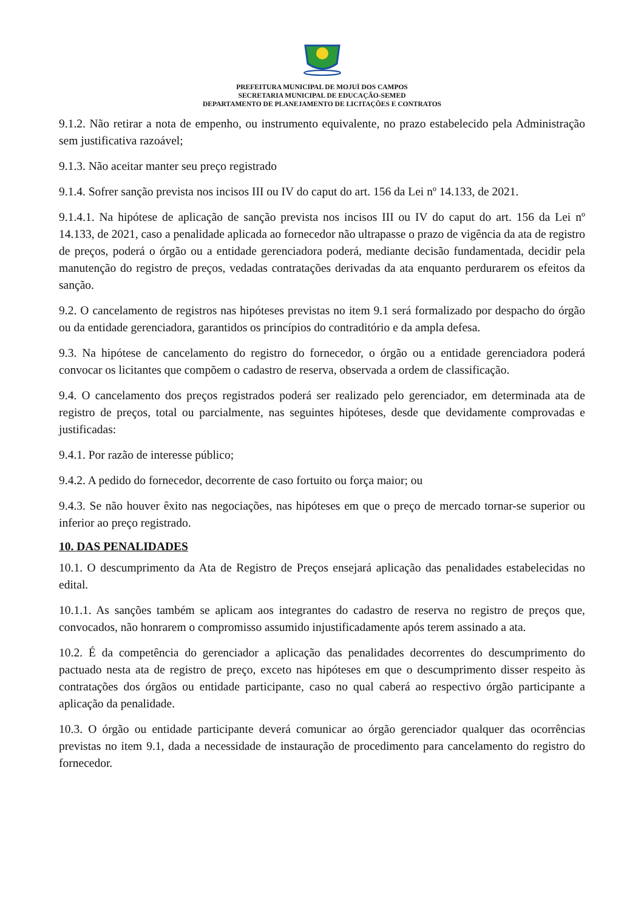PREFEITURA MUNICIPAL DE MOJUÍ DOS CAMPOS
SECRETARIA MUNICIPAL DE EDUCAÇÃO-SEMED
DEPARTAMENTO DE PLANEJAMENTO DE LICITAÇÕES E CONTRATOS
9.1.2. Não retirar a nota de empenho, ou instrumento equivalente, no prazo estabelecido pela Administração sem justificativa razoável;
9.1.3. Não aceitar manter seu preço registrado
9.1.4. Sofrer sanção prevista nos incisos III ou IV do caput do art. 156 da Lei nº 14.133, de 2021.
9.1.4.1. Na hipótese de aplicação de sanção prevista nos incisos III ou IV do caput do art. 156 da Lei nº 14.133, de 2021, caso a penalidade aplicada ao fornecedor não ultrapasse o prazo de vigência da ata de registro de preços, poderá o órgão ou a entidade gerenciadora poderá, mediante decisão fundamentada, decidir pela manutenção do registro de preços, vedadas contratações derivadas da ata enquanto perdurarem os efeitos da sanção.
9.2. O cancelamento de registros nas hipóteses previstas no item 9.1 será formalizado por despacho do órgão ou da entidade gerenciadora, garantidos os princípios do contraditório e da ampla defesa.
9.3. Na hipótese de cancelamento do registro do fornecedor, o órgão ou a entidade gerenciadora poderá convocar os licitantes que compõem o cadastro de reserva, observada a ordem de classificação.
9.4. O cancelamento dos preços registrados poderá ser realizado pelo gerenciador, em determinada ata de registro de preços, total ou parcialmente, nas seguintes hipóteses, desde que devidamente comprovadas e justificadas:
9.4.1. Por razão de interesse público;
9.4.2. A pedido do fornecedor, decorrente de caso fortuito ou força maior; ou
9.4.3. Se não houver êxito nas negociações, nas hipóteses em que o preço de mercado tornar-se superior ou inferior ao preço registrado.
10. DAS PENALIDADES
10.1. O descumprimento da Ata de Registro de Preços ensejará aplicação das penalidades estabelecidas no edital.
10.1.1. As sanções também se aplicam aos integrantes do cadastro de reserva no registro de preços que, convocados, não honrarem o compromisso assumido injustificadamente após terem assinado a ata.
10.2. É da competência do gerenciador a aplicação das penalidades decorrentes do descumprimento do pactuado nesta ata de registro de preço, exceto nas hipóteses em que o descumprimento disser respeito às contratações dos órgãos ou entidade participante, caso no qual caberá ao respectivo órgão participante a aplicação da penalidade.
10.3. O órgão ou entidade participante deverá comunicar ao órgão gerenciador qualquer das ocorrências previstas no item 9.1, dada a necessidade de instauração de procedimento para cancelamento do registro do fornecedor.